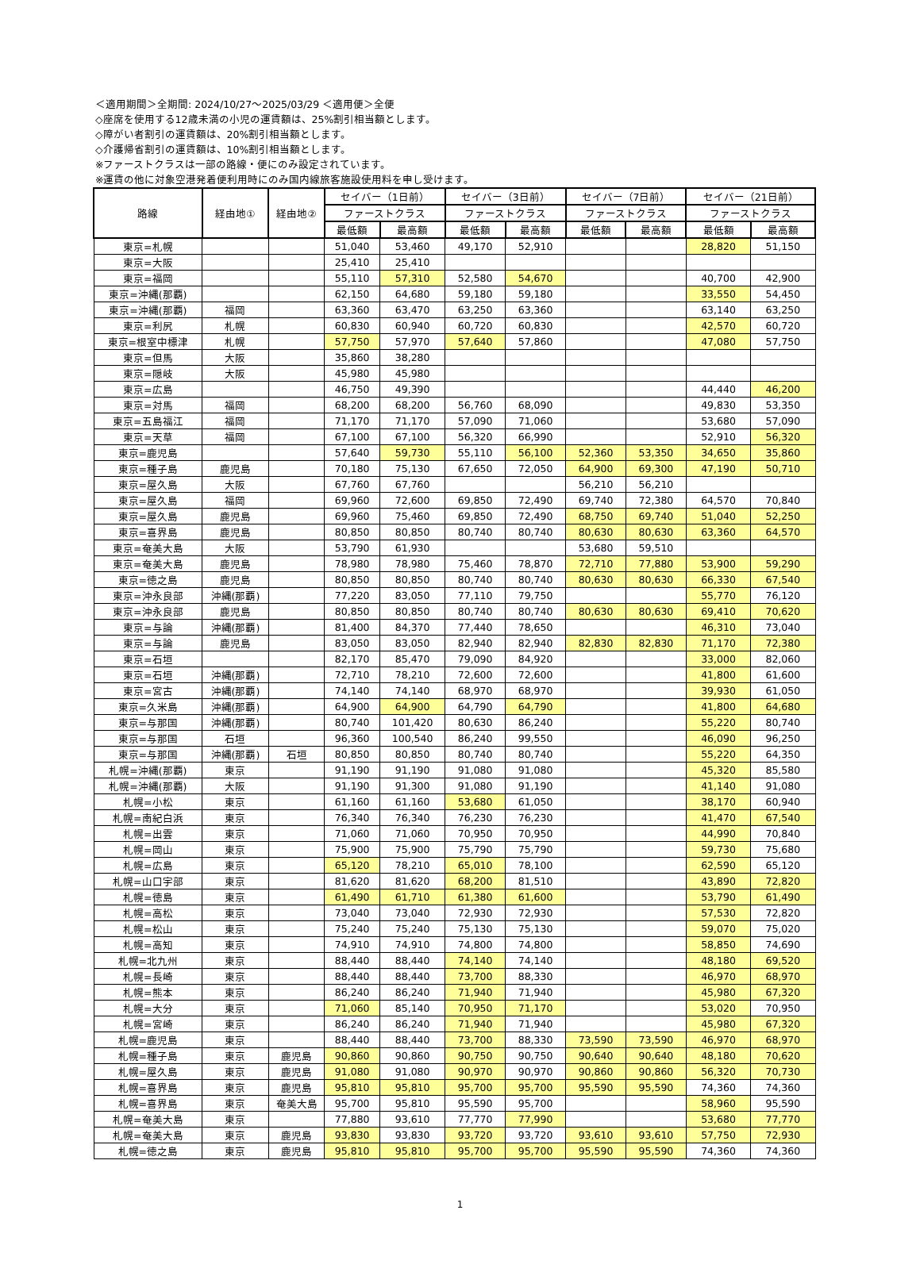＜適用期間＞全期間: 2024/10/27〜2025/03/29 ＜適用便＞全便
◇座席を使用する12歳未満の小児の運賃額は、25%割引相当額とします。
◇障がい者割引の運賃額は、20%割引相当額とします。
◇介護帰省割引の運賃額は、10%割引相当額とします。
※ファーストクラスは一部の路線・便にのみ設定されています。
※運賃の他に対象空港発着便利用時にのみ国内線旅客施設使用料を申し受けます。
| 路線 | 経由地① | 経由地② | セイバー（1日前） | | セイバー（3日前） | | セイバー（7日前） | | セイバー（21日前） | |
| --- | --- | --- | --- | --- | --- | --- | --- | --- | --- | --- |
| | | | ファーストクラス | | ファーストクラス | | ファーストクラス | | ファーストクラス | |
| | | | 最低額 | 最高額 | 最低額 | 最高額 | 最低額 | 最高額 | 最低額 | 最高額 |
| 東京=札幌 | | | 51,040 | 53,460 | 49,170 | 52,910 | | | 28,820 | 51,150 |
| 東京=大阪 | | | 25,410 | 25,410 | | | | | | |
| 東京=福岡 | | | 55,110 | 57,310 | 52,580 | 54,670 | | | 40,700 | 42,900 |
| 東京=沖縄(那覇) | | | 62,150 | 64,680 | 59,180 | 59,180 | | | 33,550 | 54,450 |
| 東京=沖縄(那覇) | 福岡 | | 63,360 | 63,470 | 63,250 | 63,360 | | | 63,140 | 63,250 |
| 東京=利尻 | 札幌 | | 60,830 | 60,940 | 60,720 | 60,830 | | | 42,570 | 60,720 |
| 東京=根室中標津 | 札幌 | | 57,750 | 57,970 | 57,640 | 57,860 | | | 47,080 | 57,750 |
| 東京=但馬 | 大阪 | | 35,860 | 38,280 | | | | | | |
| 東京=隠岐 | 大阪 | | 45,980 | 45,980 | | | | | | |
| 東京=広島 | | | 46,750 | 49,390 | | | | | 44,440 | 46,200 |
| 東京=対馬 | 福岡 | | 68,200 | 68,200 | 56,760 | 68,090 | | | 49,830 | 53,350 |
| 東京=五島福江 | 福岡 | | 71,170 | 71,170 | 57,090 | 71,060 | | | 53,680 | 57,090 |
| 東京=天草 | 福岡 | | 67,100 | 67,100 | 56,320 | 66,990 | | | 52,910 | 56,320 |
| 東京=鹿児島 | | | 57,640 | 59,730 | 55,110 | 56,100 | 52,360 | 53,350 | 34,650 | 35,860 |
| 東京=種子島 | 鹿児島 | | 70,180 | 75,130 | 67,650 | 72,050 | 64,900 | 69,300 | 47,190 | 50,710 |
| 東京=屋久島 | 大阪 | | 67,760 | 67,760 | | | 56,210 | 56,210 | | |
| 東京=屋久島 | 福岡 | | 69,960 | 72,600 | 69,850 | 72,490 | 69,740 | 72,380 | 64,570 | 70,840 |
| 東京=屋久島 | 鹿児島 | | 69,960 | 75,460 | 69,850 | 72,490 | 68,750 | 69,740 | 51,040 | 52,250 |
| 東京=喜界島 | 鹿児島 | | 80,850 | 80,850 | 80,740 | 80,740 | 80,630 | 80,630 | 63,360 | 64,570 |
| 東京=奄美大島 | 大阪 | | 53,790 | 61,930 | | | 53,680 | 59,510 | | |
| 東京=奄美大島 | 鹿児島 | | 78,980 | 78,980 | 75,460 | 78,870 | 72,710 | 77,880 | 53,900 | 59,290 |
| 東京=徳之島 | 鹿児島 | | 80,850 | 80,850 | 80,740 | 80,740 | 80,630 | 80,630 | 66,330 | 67,540 |
| 東京=沖永良部 | 沖縄(那覇) | | 77,220 | 83,050 | 77,110 | 79,750 | | | 55,770 | 76,120 |
| 東京=沖永良部 | 鹿児島 | | 80,850 | 80,850 | 80,740 | 80,740 | 80,630 | 80,630 | 69,410 | 70,620 |
| 東京=与論 | 沖縄(那覇) | | 81,400 | 84,370 | 77,440 | 78,650 | | | 46,310 | 73,040 |
| 東京=与論 | 鹿児島 | | 83,050 | 83,050 | 82,940 | 82,940 | 82,830 | 82,830 | 71,170 | 72,380 |
| 東京=石垣 | | | 82,170 | 85,470 | 79,090 | 84,920 | | | 33,000 | 82,060 |
| 東京=石垣 | 沖縄(那覇) | | 72,710 | 78,210 | 72,600 | 72,600 | | | 41,800 | 61,600 |
| 東京=宮古 | 沖縄(那覇) | | 74,140 | 74,140 | 68,970 | 68,970 | | | 39,930 | 61,050 |
| 東京=久米島 | 沖縄(那覇) | | 64,900 | 64,900 | 64,790 | 64,790 | | | 41,800 | 64,680 |
| 東京=与那国 | 沖縄(那覇) | | 80,740 | 101,420 | 80,630 | 86,240 | | | 55,220 | 80,740 |
| 東京=与那国 | 石垣 | | 96,360 | 100,540 | 86,240 | 99,550 | | | 46,090 | 96,250 |
| 東京=与那国 | 沖縄(那覇) | 石垣 | 80,850 | 80,850 | 80,740 | 80,740 | | | 55,220 | 64,350 |
| 札幌=沖縄(那覇) | 東京 | | 91,190 | 91,190 | 91,080 | 91,080 | | | 45,320 | 85,580 |
| 札幌=沖縄(那覇) | 大阪 | | 91,190 | 91,300 | 91,080 | 91,190 | | | 41,140 | 91,080 |
| 札幌=小松 | 東京 | | 61,160 | 61,160 | 53,680 | 61,050 | | | 38,170 | 60,940 |
| 札幌=南紀白浜 | 東京 | | 76,340 | 76,340 | 76,230 | 76,230 | | | 41,470 | 67,540 |
| 札幌=出雲 | 東京 | | 71,060 | 71,060 | 70,950 | 70,950 | | | 44,990 | 70,840 |
| 札幌=岡山 | 東京 | | 75,900 | 75,900 | 75,790 | 75,790 | | | 59,730 | 75,680 |
| 札幌=広島 | 東京 | | 65,120 | 78,210 | 65,010 | 78,100 | | | 62,590 | 65,120 |
| 札幌=山口宇部 | 東京 | | 81,620 | 81,620 | 68,200 | 81,510 | | | 43,890 | 72,820 |
| 札幌=徳島 | 東京 | | 61,490 | 61,710 | 61,380 | 61,600 | | | 53,790 | 61,490 |
| 札幌=高松 | 東京 | | 73,040 | 73,040 | 72,930 | 72,930 | | | 57,530 | 72,820 |
| 札幌=松山 | 東京 | | 75,240 | 75,240 | 75,130 | 75,130 | | | 59,070 | 75,020 |
| 札幌=高知 | 東京 | | 74,910 | 74,910 | 74,800 | 74,800 | | | 58,850 | 74,690 |
| 札幌=北九州 | 東京 | | 88,440 | 88,440 | 74,140 | 74,140 | | | 48,180 | 69,520 |
| 札幌=長崎 | 東京 | | 88,440 | 88,440 | 73,700 | 88,330 | | | 46,970 | 68,970 |
| 札幌=熊本 | 東京 | | 86,240 | 86,240 | 71,940 | 71,940 | | | 45,980 | 67,320 |
| 札幌=大分 | 東京 | | 71,060 | 85,140 | 70,950 | 71,170 | | | 53,020 | 70,950 |
| 札幌=宮崎 | 東京 | | 86,240 | 86,240 | 71,940 | 71,940 | | | 45,980 | 67,320 |
| 札幌=鹿児島 | 東京 | | 88,440 | 88,440 | 73,700 | 88,330 | 73,590 | 73,590 | 46,970 | 68,970 |
| 札幌=種子島 | 東京 | 鹿児島 | 90,860 | 90,860 | 90,750 | 90,750 | 90,640 | 90,640 | 48,180 | 70,620 |
| 札幌=屋久島 | 東京 | 鹿児島 | 91,080 | 91,080 | 90,970 | 90,970 | 90,860 | 90,860 | 56,320 | 70,730 |
| 札幌=喜界島 | 東京 | 鹿児島 | 95,810 | 95,810 | 95,700 | 95,700 | 95,590 | 95,590 | 74,360 | 74,360 |
| 札幌=喜界島 | 東京 | 奄美大島 | 95,700 | 95,810 | 95,590 | 95,700 | | | 58,960 | 95,590 |
| 札幌=奄美大島 | 東京 | | 77,880 | 93,610 | 77,770 | 77,990 | | | 53,680 | 77,770 |
| 札幌=奄美大島 | 東京 | 鹿児島 | 93,830 | 93,830 | 93,720 | 93,720 | 93,610 | 93,610 | 57,750 | 72,930 |
| 札幌=徳之島 | 東京 | 鹿児島 | 95,810 | 95,810 | 95,700 | 95,700 | 95,590 | 95,590 | 74,360 | 74,360 |
1